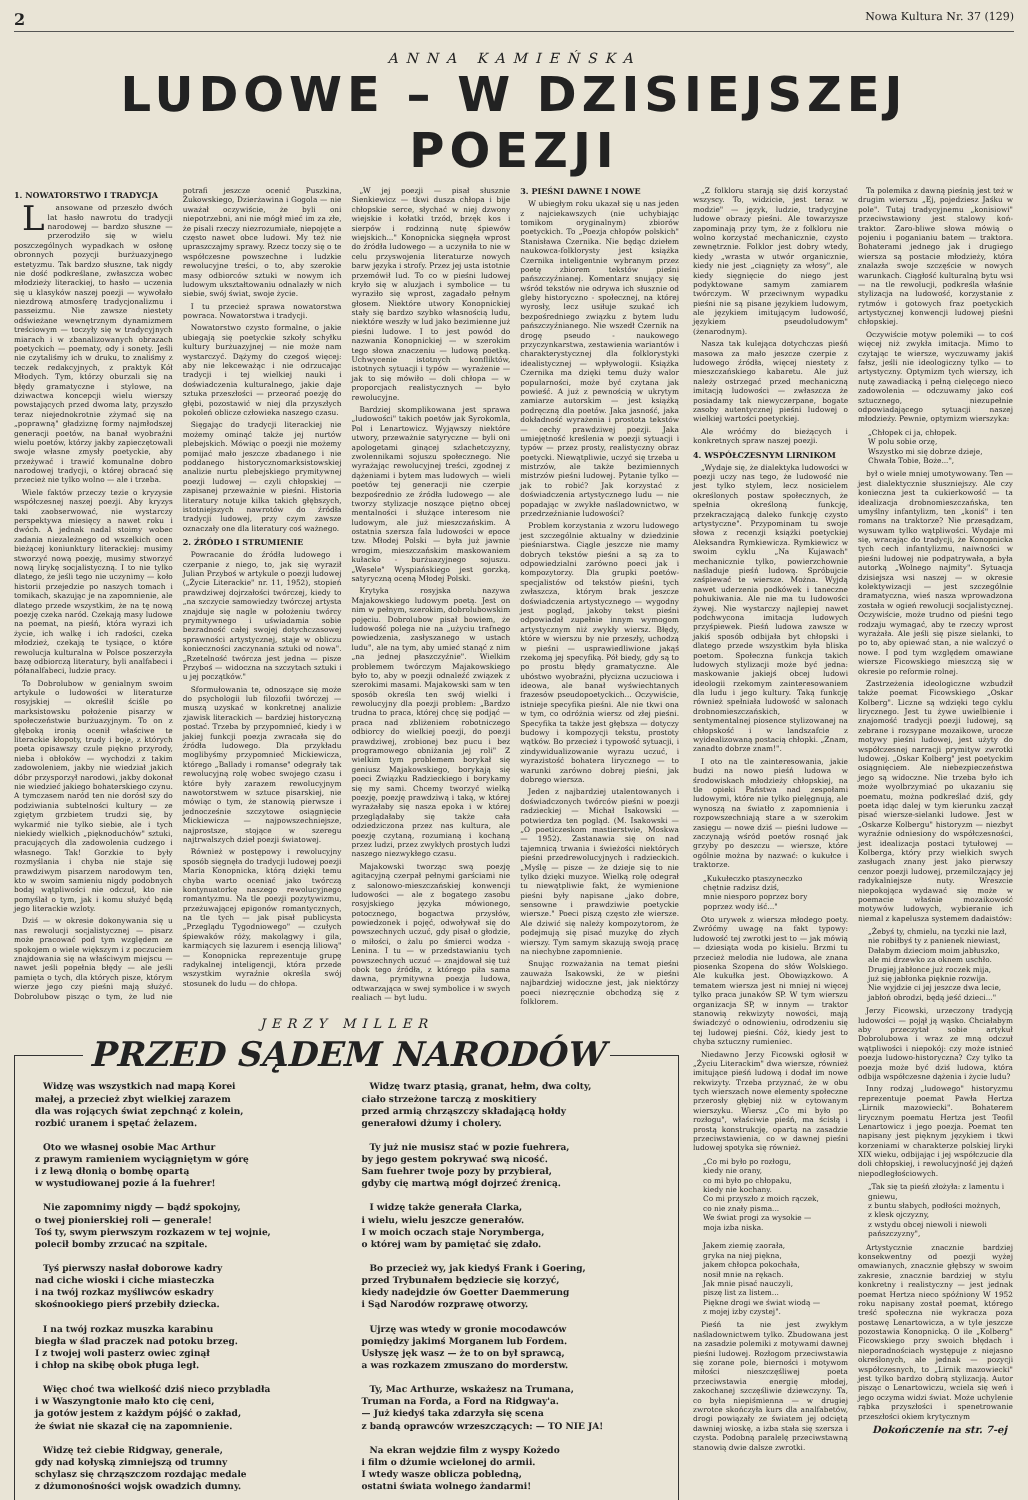2 Nowa Kultura Nr. 37 (129)
ANNA KAMIEŃSKA
LUDOWE – W DZISIEJSZEJ POEZJI
1. NOWATORSTWO I TRADYCJA
Lansowane od przeszło dwóch lat hasło nawrotu do tradycji narodowej — bardzo słuszne — przerodziło się w wielu poszczególnych wypadkach w osłonę obronnych pozycji burżuazyjnego estetyzmu. Tak bardzo słuszne, tak nigdy nie dość podkreślane, zwłaszcza wobec młodzieży literackiej, to hasło — uczenia się u klasyków naszej poezji — wywołało niezdrową atmosferę tradycjonalizmu i passeizmu. Nie zawsze niestety odświeżane wewnętrznym dynamizmem treściowym — toczyły się w tradycyjnych miarach i w zbanalizowanych obrazach poetyckich — poematy, ody i sonety. Jeśli nie czytaliśmy ich w druku, to znaliśmy z teczek redakcyjnych, z praktyk Kół Młodych. Tym, którzy oburzali się na błędy gramatyczne i stylowe, na dziwactwa koncepcji wielu wierszy powstających przed dwoma laty, przyszło teraz niejednokrotnie zżymać się na „poprawną" gładziznę formy najmłodszej generacji poetów, na banał wyobraźni wielu poetów, którzy jakby zapieczętowali swoje własne zmysły poetyckie, aby przeżywać i trawić komunalne dobro narodowej tradycji, o której obracać się przecież nie tylko wolno — ale i trzeba.
Wiele faktów przeczy tezie o kryzysie współczesnej naszej poezji. Aby kryzys taki zaobserwować, nie wystarczy perspektywa miesięcy a nawet roku i dwóch. A jednak nadal stoimy wobec zadania niezależnego od wszelkich ocen bieżącej koniunktury literackiej: musimy stworzyć nową poezję, musimy stworzyć nową lirykę socjalistyczną. I to nie tylko dlatego, że jeśli tego nie uczynimy — koło historii przejedzie po naszych tomach i tomikach, skazując je na zapomnienie, ale dlatego przede wszystkim, że na tę nową poezję czeka naród. Czekają masy ludowe na poemat, na pieśń, która wyrazi ich życie, ich walkę i ich radości, czeka młodzież, czekają te tysiące, o które rewolucja kulturalna w Polsce poszerzyła bazę odbiorczą literatury, byli analfabeci i półanalfabeci, ludzie pracy.
To Dobrolubow w genialnym swoim artykule o ludowości w literaturze rosyjskiej — określił ściśle po marksistowsku położenie pisarzy w społeczeństwie burżuazyjnym. To on z głęboką ironią ocenił właściwe te literackie kłopoty, trudy i boje, z których poeta opisawszy czule piękno przyrody, nieba i obłoków — wychodzi z takim zadowoleniem, jakby nie wiedział jakich dóbr przysporzył narodowi, jakby dokonał nie wiedzieć jakiego bohaterskiego czynu. A tymczasem naród ten nie dorósł szy do podziwiania subtelności kultury — ze zgiętym grzbietem trudzi się, by wykarmić nie tylko siebie, ale i tych niekiedy wielkich „pięknoduchów" sztuki, pracujących dla zadowolenia cudzego i własnego. Tak! Gorzkie to były rozmyślania i chyba nie staje się prawdziwym pisarzem narodowym ten, kto w swoim samieniu nigdy podobnych bodaj wątpliwości nie odczuł, kto nie pomyślał o tym, jak i komu służyć będą jego literackie wzloty.
Dziś — w okresie dokonywania się u nas rewolucji socjalistycznej — pisarz może pracować pod tym względem ze spokojem o wiele większym i z poczuciem znajdowania się na właściwym miejscu — nawet jeśli popełnia błędy — ale jeśli pamięta o tych, dla których pisze, którym wierze jego czy pieśni mają służyć. Dobrolubow pisząc o tym, że lud nie potrafi jeszcze ocenić Puszkina, Żukowskiego, Dzierżawina i Gogola — nie uważał oczywiście, że byli oni niepotrzebni, ani nie mógł mieć im za złe, że pisali rzeczy niezrozumiałe, niepojęte a często nawet obce ludowi. My też nie upraszczajmy sprawy. Rzecz toczy się o te współczesne powszechne i ludzkie rewolucyjne treści, o to, aby szerokie masy odbiorców sztuki w nowym ich ludowym ukształtowaniu odnalazły w nich siebie, swój świat, swoje życie.
I tu przecież sprawa nowatorstwa powraca. Nowatorstwa i tradycji.
Nowatorstwo czysto formalne, o jakie ubiegają się poetyckie szkoły schyłku kultury burżuazyjnej — nie może nam wystarczyć. Dążymy do czegoś więcej: aby nie lekceważąc i nie odrzucając tradycji i tej wielkiej nauki i doświadczenia kulturalnego, jakie daje sztuka przeszłości — przeorać poezję do głębi, pozostawić w niej dla przyszłych pokoleń oblicze człowieka naszego czasu.
Sięgając do tradycji literackiej nie możemy ominąć także jej nurtów plebejskich. Mówiąc o poezji nie możemy pomijać mało jeszcze zbadanego i nie poddanego historycznomarksistowskiej analizie nurtu plebejskiego prymitywnej poezji ludowej — czyli chłopskiej — zapisanej przeważnie w pieśni. Historia literatury notuje kilka takich głębszych, istotniejszych nawrotów do źródła tradycji ludowej, przy czym zawsze oznaczały one dla literatury coś ważnego.
2. ŹRÓDŁO I STRUMIENIE
Powracanie do źródła ludowego i czerpanie z niego, to, jak się wyraził Julian Przyboś w artykule o poezji ludowej („Życie Literackie" nr. 11, 1952), stopień prawdziwej dojrzałości twórczej, kiedy to „na szczycie samowiedzy twórczej artysta znajduje się nagle w położeniu twórcy prymitywnego i uświadamia sobie bezradność całej swojej dotychczasowej sprawności artystycznej, staje w obliczu konieczności zaczynania sztuki od nowa". „Rzetelność twórcza jest jedna — pisze Przyboś — widoczna na szczytach sztuki i u jej początków."
Sformułowania te, odnoszące się może do psychologii lub filozofii twórczej — muszą uzyskać w konkretnej analizie zjawisk literackich — bardziej historyczną postać. Trzeba by przypomnieć, kiedy i w jakiej funkcji poezja zwracała się do źródła ludowego. Dla przykładu moglibyśmy przypomnieć Mickiewicza, którego „Ballady i romanse" odegrały tak rewolucyjną rolę wobec swojego czasu i które były zarazem rewolucyjnym nawotorstwem w sztuce pisarskiej, nie mówiąc o tym, że stanowią pierwsze i jednocześnie szczytowe osiągnięcie Mickiewicza — najpowszechniejsze, najprostsze, stojące w szeregu najtrwalszych dzieł poezji światowej.
Również w postępowy i rewolucyjny sposób sięgnęła do tradycji ludowej poezji Maria Konopnicka, którą dzięki temu chyba warto oceniać jako twórczą kontynuatorkę naszego rewolucyjnego romantyzmu. Na tle poezji pozytywizmu, przeżuwającej epigonów romantycznych, na tle tych — jak pisał publicysta „Przeglądu Tygodniowego" — czułych śpiewaków róży, makolągwy i gila, karmiących się lazurem i esencją liliową" — Konopnicka reprezentuje grupę radykalnej inteligencji, która przede wszystkim wyraźnie określa swój stosunek do ludu — do chłopa.
„W jej poezji — pisał słusznie Sienkiewicz — tkwi dusza chłopa i bije chłopskie serce, słychać w niej dzwony wiejskie i kołatki trzód, brzęk kos i sierpów i rodzinną nutę śpiewów wiejskich..." Konopnicka sięgnęła wprost do źródła ludowego — a uczyniła to nie w celu przyswojenia literaturze nowych barw języka i strofy. Przez jej usta istotnie przemówił lud. To co w pieśni ludowej kryło się w aluzjach i symbolice — tu wyraziło się wprost, zagadało pełnym głosem. Niektóre utwory Konopnickiej stały się bardzo szybko własnością ludu, niektóre weszły w lud jako bezimienne już pieśni ludowe. I to jest powód do nazwania Konopnickiej — w szerokim tego słowa znaczeniu — ludową poetką. Uchwycenie istotnych konfliktów, istotnych sytuacji i typów — wyrażenie — jak to się mówiło — doli chłopa — w proporcjach realistycznych — było rewolucyjne.
Bardziej skomplikowana jest sprawa „ludowości" takich poetów jak Syrokomla, Pol i Lenartowicz. Wyjąwszy niektóre utwory, przeważnie satyryczne — byli oni apologetami ginącej szlachetczyzny, zwolennikami sojuszu społecznego. Nie wyrażając rewolucyjnej treści, zgodnej z dążeniami i bytem mas ludowych — wieli poetów tej generacji nie czerpie bezpośrednio ze źródła ludowego — ale tworzy stylizacje noszące piętno obcej mentalności i służące interesom nie ludowym, ale już mieszczańskim. A ostatnia szersza fala ludowości w epoce tzw. Młodej Polski — była już jawnie wrogim, mieszczańskim maskowaniem kułacko - burżuazyjnego sojuszu. „Wesele" Wyspiańskiego jest gorzką, satyryczną oceną Młodej Polski.
Krytyka rosyjska nazywa Majakowskiego ludowym poetą. Jest on nim w pełnym, szerokim, dobrolubowskim pojęciu. Dobrolubow pisał bowiem, że ludowość polega nie na „użyciu trafnego powiedzenia, zasłyszanego w ustach ludu", ale na tym, aby umieć stanąć z nim „na jednej płaszczyźnie". Wielkim problemem twórczym Majakowskiego było to, aby w poezji odnaleźć związek z szerokimi masami. Majakowski sam w ten sposób określa ten swój wielki i rewolucyjny dla poezji problem: „Bardzo trudna to praca, której chcę się podjąć — praca nad zbliżeniem robotniczego odbiorcy do wielkiej poezji, do poezji prawdziwej, zrobionej bez pucu i bez programowego obniżania jej roli" Z wielkim tym problemem borykał się geniusz Majakowskiego, borykają się poeci Związku Radzieckiego i borykamy się my sami. Chcemy tworzyć wielką poezję, poezję prawdziwą i taką, w której wyrażałaby się nasza epoka i w której przeglądałaby się także cała odziedziczona przez nas kultura, ale poezję czytaną, rozumianą i kochaną przez ludzi, przez zwykłych prostych ludzi naszego niezwykłego czasu.
Majakowski tworząc swą poezję agitacyjną czerpał pełnymi garściami nie z salonowo-mieszczańskiej konwencji ludowości — ale z bogatego zasobu rosyjskiego języka mówionego, potocznego, bogactwa przysłów, powiedzonek i pojęć, odwoływał się do powszechnych uczuć, gdy pisał o głodzie, o miłości, o żalu po śmierci wodza - Lenina. I tu — w przedstawianiu tych powszechnych uczuć — znajdował się tuż obok tego źródła, z którego piła sama dawna, prymitywna poezja ludowa, odtwarzająca w swej symbolice i w swych realiach — byt ludu.
3. PIEŚNI DAWNE I NOWE
W ubiegłym roku ukazał się u nas jeden z najciekawszych (nie uchybiając tomikom oryginalnym) zbiorów poetyckich. To „Poezja chłopów polskich" Stanisława Czernika. Nie będąc dziełem naukowca-folklorysty jest książka Czernika inteligentnie wybranym przez poetę zbiorem tekstów pieśni pańszczyźnianej. Komentarz snujący się wśród tekstów nie odrywa ich słusznie od gleby historyczno - społecznej, na której wyrosły, lecz usiłuje szukać ich bezpośredniego związku z bytem ludu pańszczyźnianego. Nie wszedł Czernik na drogę pseudo - naukowego przyczynkarstwa, zestawienia wariantów i charakterystycznej dla folklorystyki idealistycznej — wpływologii. Książka Czernika ma dzięki temu duży walor popularności, może być czytana jak powieść. A już z pewnością w ukrytym zamiarze autorskim — jest książką podręczną dla poetów. Jaka jasność, jaka dokładność wyrażenia i prostota tekstów — cechy prawdziwej poezji. Jaka umiejętność kreślenia w poezji sytuacji i typów — przez prosty, realistyczny obraz poetycki. Niewątpliwie, uczyć się trzeba u mistrzów, ale także bezimiennych mistrzów pieśni ludowej. Pytanie tylko — jak to robić? Jak korzystać z doświadczenia artystycznego ludu — nie popadając w zwykłe naśladownictwo, w przedrzeźnianie ludowości?
Problem korzystania z wzoru ludowego jest szczególnie aktualny w dziedzinie pieśniarstwa. Ciągle jeszcze nie mamy dobrych tekstów pieśni a są za to odpowiedzialni zarówno poeci jak i kompozytorzy. Dla grupki poetów-specjalistów od tekstów pieśni, tych zwłaszcza, którym brak jeszcze doświadczenia artystycznego — wygodny jest pogląd, jakoby tekst pieśni odpowiadał zupełnie innym wymogom artystycznym niż zwykły wiersz. Błędy, które w wierszu by nie przeszły, uchodzą w pieśni — usprawiedliwione jakąś rzekomą jej specyfiką. Pół biedy, gdy są to po prostu błędy gramatyczne. Ale ubóstwo wyobraźni, płycizna uczuciowa i ideowa, ale banał wyświechtanych frazesów pseudopoetyckich... Oczywiście, istnieje specyfika pieśni. Ale nie tkwi ona w tym, co odróżnia wiersz od złej pieśni. Specyfika ta także jest głębsza — dotyczy budowy i kompozycji tekstu, prostoty wątków. Bo przecież i typowość sytuacji, i zindywidualizowanie wyrazu uczuć, i wyrazistość bohatera lirycznego — to warunki zarówno dobrej pieśni, jak dobrego wiersza.
Jeden z najbardziej utalentowanych i doświadczonych twórców pieśni w poezji radzieckiej — Michał Isakowski — potwierdza ten pogląd. (M. Isakowski — „O poeticzeskom mastierstwie, Moskwa — 1952). Zastanawia się on nad tajemnicą trwania i świeżości niektórych pieśni przedrewolucyjnych i radzieckich. „Myślę — pisze — że dzieje się to nie tylko dzięki muzyce. Wielką rolę odegrał tu niewątpliwie fakt, że wymienione pieśni były napisane „jako dobre, sensowne i prawdziwie poetyckie wiersze." Poeci piszą często złe wiersze. Ale dziwić się należy kompozytorom, że podejmują się pisać muzykę do złych wierszy. Tym samym skazują swoją pracę na niechybne zapomnienie.
Snując rozważania na temat pieśni zauważa Isakowski, że w pieśni najbardziej widoczne jest, jak niektórzy poeci niezręcznie obchodzą się z folklorem.
„Z folkloru starają się dziś korzystać wszyscy. To, widzicie, jest teraz w modzie" — język, ludzie, tradycyjne ludowe obrazy pieśni. Ale towarzysze zapominają przy tym, że z folkloru nie wolno korzystać mechanicznie, czysto zewnętrznie. Folklor jest dobry wtedy, kiedy „wrasta w utwór organicznie, kiedy nie jest „ciągnięty za włosy", ale kiedy sięgnięcie do niego jest podyktowane samym zamiarem twórczym. W przeciwnym wypadku pieśni nie są pisane językiem ludowym, ale językiem imitującym ludowość, językiem pseudoludowym" (żenarodnym).
Nasza tak kulejąca dotychczas pieśń masowa za mało jeszcze czerpie z ludowego źródła, więcej niestety z mieszczańskiego kabaretu. Ale już należy ostrzegać przed mechaniczną imitacją ludowości — zwłaszcza że posiadamy tak niewyczerpane, bogate zasoby autentycznej pieśni ludowej o wielkiej wartości poetyckiej.
Ale wróćmy do bieżących i konkretnych spraw naszej poezji.
4. WSPÓŁCZESNYM LIRNIKOM
„Wydaje się, że dialektyka ludowości w poezji uczy nas tego, że ludowość nie jest tylko stylem, lecz nosicielem określonych postaw społecznych, że spełnia określoną funkcję, przekraczającą daleko funkcję czysto artystyczne". Przypominam tu swoje słowa z recenzji książki poetyckiej Aleksandra Rymkiewicza. Rymkiewicz w swoim cyklu „Na Kujawach" mechanicznie tylko, powierzchownie naśladuje pieśń ludową. Spróbujcie zaśpiewać te wiersze. Można. Wyjdą nawet uderzenia podkówek i taneczne pohukiwania. Ale nie ma tu ludowości żywej. Nie wystarczy najlepiej nawet podchwycona imitacja ludowych przyśpiewek. Pieśń ludowa zawsze w jakiś sposób odbijała byt chłopski i dlatego przede wszystkim była bliska poetom. Społeczna funkcja takich ludowych stylizacji może być jedna: maskowanie jakiejś obcej ludowi ideologii rzekomym zainteresowaniem dla ludu i jego kultury. Taką funkcję również spełniała ludowość w salonach drobnomieszczańskich, w sentymentalnej piosence stylizowanej na chłopskość i w landszafcie z wyidealizowaną postacią chłopki. „Znam, zanadto dobrze znam!".
I oto na tle zainteresowania, jakie budzi na nowo pieśń ludowa w środowiskach młodzieży chłopskiej, na tle opieki Państwa nad zespołami ludowymi, które nie tylko pielęgnują, ale wynoszą na światło z zapomnienia i rozpowszechniają stare a w szerokim zasięgu — nowe dziś — pieśni ludowe — zaczynają wśród poetów rosnąć jak grzyby po deszczu — wiersze, które ogólnie można by nazwać: o kukułce i traktorze.
„Kukułeczko ptaszyneczko
chętnie radzisz dziś,
mnie niesporo poprzez bory
poprzez wody iść..."
Oto urywek z wiersza młodego poety. Zwróćmy uwagę na fakt typowy: ludowość tej zwrotki jest to — jak mówią — dziesiąta woda po kisielu. Brzmi tu przecież melodia nie ludowa, ale znana piosenka Szopena do słów Wolskiego. Ale kukułka jest. Obowiązkowo. A tematem wiersza jest ni mniej ni więcej tylko praca junaków SP. W tym wierszu organizacja SP, w innym — traktor stanowią rekwizyty nowości, mają świadczyć o odnowieniu, odrodzeniu się tej ludowej pieśni. Cóż, kiedy jest to chyba sztuczny rumieniec.
Niedawno Jerzy Ficowski ogłosił w „Życiu Literackim" dwa wiersze, również imitujące pieśń ludową i dodał im nowe rekwizyty. Trzeba przyznać, że w obu tych wierszach nowe elementy społeczne przerosły głębiej niż w cytowanym wierszyku. Wiersz „Co mi było po rozłogu", właściwie pieśń, ma ścisłą i prostą konstrukcję, opartą na zasadzie przeciwstawienia, co w dawnej pieśni ludowej spotyka się również.
„Co mi było po rozłogu,
kiedy nie orany,
co mi było po chłopaku,
kiedy nie kochany.
Co mi przyszło z moich rączek,
co nie znały pisma...
We świat progi za wysokie —
moja izba niska.
Jakem ziemię zaorała,
gryka na niej piękna,
jakem chłopca pokochała,
nosił mnie na rękach.
Jak mnie pisać nauczyli,
piszę list za listem...
Piękne drogi we świat wiodą —
z mojej izby czystej".
Pieśń ta nie jest zwykłym naśladownictwem tylko. Zbudowana jest na zasadzie polemiki z motywami dawnej pieśni ludowej. Rozłogom przeciwstawia się zorane pole, bierności i motywom miłości nieszczęśliwej poeta przeciwstawia energię młodej, zakochanej szczęśliwie dziewczyny. Ta, co była niepiśmienna — w drugiej zwrotce skończyła kurs dla analfabetów, drogi powiązały ze światem jej odciętą dawniej wioskę, a izba stała się szersza i czysta. Podobną paralelę przeciwstawną stanowią dwie dalsze zwrotki.
Ta polemika z dawną pieśnią jest też w drugim wierszu „Ej, pojedziesz Jaśku w pole". Tutaj tradycyjnemu „konisiowi" przeciwstawiony jest stalowy koń-traktor. Zaro-bliwe słowa mówią o pojeniu i poganianiu batem — traktora. Bohaterami jednego jak i drugiego wiersza są postacie młodzieży, która znalazła swoje szczęście w nowych warunkach. Ciągłość kulturalną bytu wsi — na tle rewolucji, podkreśla właśnie stylizacja na ludowość, korzystanie z rytmów i gotowych fraz poetyckich artystycznej konwencji ludowej pieśni chłopskiej.
Oczywiście motyw polemiki — to coś więcej niż zwykła imitacja. Mimo to czytając te wiersze, wyczuwamy jakiś fałsz, jeśli nie ideologiczny tylko — to artystyczny. Optymizm tych wierszy, ich nutę zawadiacką i pełną cielęcego nieco zadowolenia — odczuwamy jako coś sztucznego, niezupełnie odpowiadającego sytuacji naszej młodzieży. Pewnie, optymizm wierszyka:
„Chłopek ci ja, chłopek.
W polu sobie orzę,
Wszystko mi się dobrze dzieje,
Chwała Tobie, Boże...",
był o wiele mniej umotywowany. Ten — jest dialektycznie słuszniejszy. Ale czy konieczna jest ta cukierkowość — ta idealizacja drobnomieszczańska, ten umyślny infantylizm, ten „koniś" i ten romans na traktorze? Nie przesądzam, wysuwam tylko wątpliwości. Wydaje mi się, wracając do tradycji, że Konopnicka tych cech infantylizmu, naiwności w pieśni ludowej nie podpatrywała, a była autorką „Wolnego najmity". Sytuacja dzisiejsza wsi naszej — w okresie kolektywizacji — jest szczególnie dramatyczna, wieś nasza wprowadzona została w ogień rewolucji socjalistycznej. Oczywiście, może trudno od pieśni tego rodzaju wymagać, aby te rzeczy wprost wyrażała. Ale jeśli się pisze sielanki, to po to, aby opiewać stan, a nie walczyć o nowe. I pod tym względem omawiane wiersze Ficowskiego mieszczą się w okresie po reformie rolnej.
Zastrzeżenia ideologiczne wzbudził także poemat Ficowskiego „Oskar Kolberg". Liczne są wdzięki tego cyklu lirycznego. Jest tu żywe uwielbienie i znajomość tradycji poezji ludowej, są zebrane i rozsypane mozaikowe, urocze motywy pieśni ludowej, jest użyty do współczesnej narracji prymityw zwrotki ludowej. „Oskar Kolberg" jest poetyckim osiągnięciem. Ale niebezpieczeństwa jego są widoczne. Nie trzeba było ich może wyolbrzymiać po ukazaniu się poematu, można podkreślać dziś, gdy poeta idąc dalej w tym kierunku zaczął pisać wiersze-sielanki ludowe. Jest w „Oskarze Kolbergu" historyzm — niezbyt wyraźnie odniesiony do współczesności, jest idealizacja postaci tytułowej — Kolberga, który przy wielkich swych zasługach znany jest jako pierwszy cenzor poezji ludowej, przemilczający jej radykalniejsze nuty. Wreszcie niepokojąca wydawać się może w poemacie właśnie mozaikowość motywów ludowych, wybieranie ich niemal z kapelusza systemem dadaistów:
„Żebyś ty, chmielu, na tyczki nie lazł,
nie robiłbyś ty z panienek niewiast,
Dałabym dzieciom moim jabłuszko,
ale mi drzewko za oknem uschło.
Drugiej jabłonce już roczek mija,
już się jabłonka pięknie rozwija.
Nie wyjdzie ci jej jeszcze dwa lecie,
jabłoń obrodzi, będą jeść dzieci..."
Jerzy Ficowski, urzeczony tradycją ludowości — pojął ją wąsko. Chciałabym aby przeczytał sobie artykuł Dobrolubowa i wraz ze mną odczuł wątpliwości i niepokój: czy może istnieć poezja ludowo-historyczna? Czy tylko ta poezja może być dziś ludowa, która odbija współczesne dążenia i życie ludu?
Inny rodzaj „ludowego" historyzmu reprezentuje poemat Pawła Hertza „Lirnik mazowiecki". Bohaterem lirycznym poematu Hertza jest Teofil Lenartowicz i jego poezja. Poemat ten napisany jest pięknym językiem i tkwi korzeniami w charakterze polskiej liryki XIX wieku, odbijając i jej współczucie dla doli chłopskiej, i rewolucyjność jej dążeń niepodległościowych.
„Tak się ta pieśń złożyła: z lamentu i gniewu,
z buntu słabych, podłości możnych,
z klesk ojczyzny,
z wstydu obcej niewoli i niewoli pańszczyzny",
Artystycznie znacznie bardziej konsekwentny od poezji wyżej omawianych, znacznie głębszy w swoim zakresie, znacznie bardziej w stylu konkretny i realistyczny — jest jednak poemat Hertza nieco spóźniony W 1952 roku napisany został poemat, którego treść społeczna nie wykracza poza postawę Lenartowicza, a w tyle jeszcze pozostawia Konopnicką. O ile „Kolberg" Ficowskiego przy swoich błędach i nieporadnościach występuje z niejasno określonych, ale jednak — pozycji współczesnych, to „Lirnik mazowiecki" jest tylko bardzo dobrą stylizacją. Autor pisząc o Lenartowiczu, wciela się weń i jego oczyma widzi świat. Może uchylenie rąbka przyszłości i spenetrowanie przeszłości okiem krytycznym
Dokończenie na str. 7-ej
JERZY MILLER
PRZED SĄDEM NARODÓW
Widzę was wszystkich nad mapą Korei
małej, a przecież zbyt wielkiej zarazem
dla was rojących świat zepchnąć z kolein,
rozbić uranem i spętać żelazem.
Oto we własnej osobie Mac Arthur
z prawym ramieniem wyciągniętym w górę
i z lewą dłonią o bombę opartą
w wystudiowanej pozie á la fuehrer!
Nie zapomnimy nigdy — bądź spokojny,
o twej pionierskiej roli — generale!
Toś ty, swym pierwszym rozkazem w tej wojnie,
polecił bomby zrzucać na szpitale.
Tyś pierwszy nasłał doborowe kadry
nad ciche wioski i ciche miasteczka
i na twój rozkaz myśliwców eskadry
skośnookiego pierś przebiły dziecka.
I na twój rozkaz muszka karabinu
biegła w ślad praczek nad potoku brzeg.
I z twojej woli pasterz owiec zginął
i chłop na skibę obok pługa legł.
Więc choć twa wielkość dziś nieco przybladła
i w Waszyngtonie mało kto cię ceni,
ja gotów jestem z każdym pójść o zakład,
że świat nie skazał cię na zapomnienie.
Widzę też ciebie Ridgway, generale,
gdy nad kołyską zimniejszą od trumny
schylasz się chrząszczom rozdając medale
z dżumonośności wojsk owadzich dumny.
Widzę twarz ptasią, granat, hełm, dwa colty,
ciało strzeżone tarczą z moskitiery
przed armią chrząszczy składającą hołdy
generałowi dżumy i cholery.
Ty już nie musisz stać w pozie fuehrera,
by jego gestem pokrywać swą nicość.
Sam fuehrer twoje pozy by przybierał,
gdyby cię martwą mógł dojrzeć źrenicą.
I widzę także generała Clarka,
i wielu, wielu jeszcze generałów.
I w moich oczach staje Norymberga,
o której wam by pamiętać się zdało.
Bo przecież wy, jak kiedyś Frank i Goering,
przed Trybunałem będziecie się korzyć,
kiedy nadejdzie ów Goetter Daemmerung
i Sąd Narodów rozprawę otworzy.
Ujrzę was wtedy w gronie mocodawców
pomiędzy jakimś Morganem lub Fordem.
Usłyszę jęk wasz — że to on był sprawcą,
a was rozkazem zmuszano do morderstw.
Ty, Mac Arthurze, wskażesz na Trumana,
Truman na Forda, a Ford na Ridgway'a.
— Już kiedyś taka zdarzyła się scena
z bandą oprawców wrzeszczących: — TO NIE JA!
Na ekran wejdzie film z wyspy Kożedo
i film o dżumie wcielonej do armii.
I wtedy wasze oblicza pobledną,
ostatni świata wolnego żandarmi!